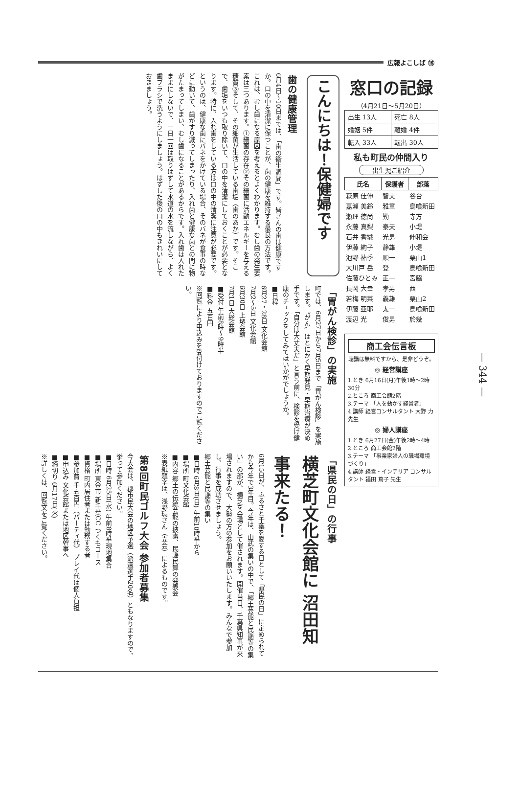広報よこしば ⑯
こんにちは！保健婦です
歯の健康管理
6月4日～10日までは、「歯の衛生週間」です。皆さんの歯は健康ですか。口の中を清潔に保つことが、歯の健康を維持する最良の方法です。これは、むし歯になる原因を考えるとよくわかります。むし歯の発生要素は三つあります。①細菌の存在②その細菌に活動エネルギーを与える糖質③そして、その細菌が生活している歯垢（歯のあか）です。そこで、歯垢をいつも取り除いて、口の中を清潔にしておくことが必要となります。特に、入れ歯をしている方は口の中の清潔に注意が必要です。というのは、健康な歯にバネをかけている場合、そのバネが食事の時などに動いて、歯がすり減ってしまったり、入れ歯と健康な歯との間に物がたまってしまい、むし歯になることがあるからです。入れ歯は入れたままにしないで、一日一回は取りはずして水道の水を流しながら、よく歯ブラシで洗うようにしましょう。はずした後の口の中もきれいにしておきましょう。
「胃がん検診」の実施
町では、6月27日から7月5日まで「胃がん検診」を実施します。〝がん〟はとにかく早期発見・早期治療が決め手です。「自分は大丈夫だ」と言う前に、検診を受け健康のチェックをしてみてはいかがでしょうか。
■日程
6月27・28日 文化会館
7月2～5日 文化会館
6月30日 上堺会館
7月1日 大総会館
■受付 午前8時～9時半
■料金 五百円
※回覧により申込みを受付けておりますのでご覧ください。
「県民の日」の行事
横芝町文化会館に 沼田知事来たる！
6月15日が、ふるさと千葉を愛する日として「県民の日」に定められてから今年で3年目。今年は、山武の集いの中で、「郷土芸能と民謡等の集い」の部が、横芝を会場として催されます。開催当日、千葉県知事が来場されますので、大勢の方の参加をお願いいたします。みんなで参加し、行事を成功させましょう。
郷土芸能と民謡等の集い
■日時 6月8日(日) 午前10時半から
■場所 町文化会館
■内容 郷土の伝統芸能の披露、民謡民舞の発表会
※表紙題字は、浅野環さん（立会）によるものです。
第8回町民ゴルフ大会 参加者募集
今大会は、郡市民大会の地区予選（派遣選手20名）ともなりますので、挙って参加ください。
■日時 6月25日(水) 午前8時半現地集合
■場所 東金市 新千葉CC つくもコース
■資格 町内居住者または勤務する者
■参加費 千五百円（パーティ代） プレイ代は個人負担
■申込み 文化会館または地区幹事へ
■締切り 6月17日(火)
※詳しくは、回覧文をご覧ください。
窓口の記録
（4月21日～5月20日）
| 出生 13人 | 死亡 8人 |
| 婚姻 5件 | 離婚 4件 |
| 転入 33人 | 転出 30人 |
私も町民の仲間入り
出生児ご紹介
| 氏名 | 保護者 | 部落 |
| --- | --- | --- |
| 萩原 佳伸 | 智夫 | 谷台 |
| 嘉瀬 美鈴 | 雅章 | 鳥喰新田 |
| 瀬理 徳尚 | 勤 | 寺方 |
| 永藤 真梨 | 泰夫 | 小堤 |
| 石井 香織 | 光男 | 伸和会 |
| 伊藤 絢子 | 静雄 | 小堤 |
| 池野 祐季 | 順一 | 栗山1 |
| 大川戸 岳 | 登 | 鳥喰新田 |
| 佐藤ひとみ | 正一 | 宮脇 |
| 長岡 大幸 | 孝男 | 西 |
| 若梅 明菜 | 義雄 | 栗山2 |
| 伊藤 亜耶 | 太一 | 鳥喰新田 |
| 渡辺 光 | 俊男 | 於幾 |
商工会伝言板
聴講は無料ですから、是非どうぞ。
◎ 経営講座
1.とき 6月16日(月)午後1時～2時30分
2.ところ 商工会館2階
3.テーマ 「人を動かす経営者」
4.講師 経営コンサルタント 大野 力 先生
◎ 婦人講座
1.とき 6月27日(金)午後2時～4時
2.ところ 商工会館2階
3.テーマ 「事業家婦人の職場環境づくり」
4.講師 経営・インテリア コンサルタント 福田 蔦子 先生
— 344 —